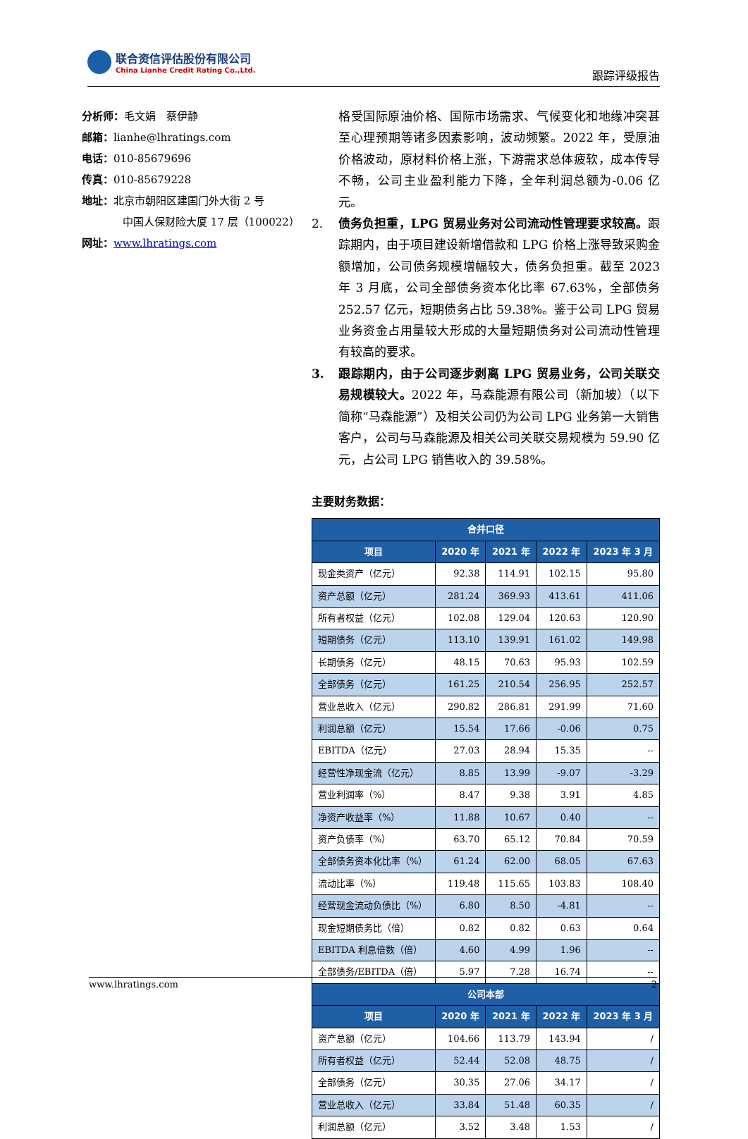联合资信评估股份有限公司
China Lianhe Credit Rating Co.,Ltd.
跟踪评级报告
分析师：毛文娟　蔡伊静
邮箱：lianhe@lhratings.com
电话：010-85679696
传真：010-85679228
地址：北京市朝阳区建国门外大街 2 号
中国人保财险大厦 17 层（100022）
网址：www.lhratings.com
格受国际原油价格、国际市场需求、气候变化和地缘冲突甚至心理预期等诸多因素影响，波动频繁。2022 年，受原油价格波动，原材料价格上涨，下游需求总体疲软，成本传导不畅，公司主业盈利能力下降，全年利润总额为-0.06 亿元。
2. 债务负担重，LPG 贸易业务对公司流动性管理要求较高。跟踪期内，由于项目建设新增借款和 LPG 价格上涨导致采购金额增加，公司债务规模增幅较大，债务负担重。截至 2023 年 3 月底，公司全部债务资本化比率 67.63%，全部债务 252.57 亿元，短期债务占比 59.38%。鉴于公司 LPG 贸易业务资金占用量较大形成的大量短期债务对公司流动性管理有较高的要求。
3. 跟踪期内，由于公司逐步剥离 LPG 贸易业务，公司关联交易规模较大。2022 年，马森能源有限公司（新加坡）（以下简称“马森能源”）及相关公司仍为公司 LPG 业务第一大销售客户，公司与马森能源及相关公司关联交易规模为 59.90 亿元，占公司 LPG 销售收入的 39.58%。
主要财务数据：
| 合并口径 | | | | |
| --- | --- | --- | --- | --- |
| 项目 | 2020 年 | 2021 年 | 2022 年 | 2023 年 3 月 |
| 现金类资产（亿元） | 92.38 | 114.91 | 102.15 | 95.80 |
| 资产总额（亿元） | 281.24 | 369.93 | 413.61 | 411.06 |
| 所有者权益（亿元） | 102.08 | 129.04 | 120.63 | 120.90 |
| 短期债务（亿元） | 113.10 | 139.91 | 161.02 | 149.98 |
| 长期债务（亿元） | 48.15 | 70.63 | 95.93 | 102.59 |
| 全部债务（亿元） | 161.25 | 210.54 | 256.95 | 252.57 |
| 营业总收入（亿元） | 290.82 | 286.81 | 291.99 | 71.60 |
| 利润总额（亿元） | 15.54 | 17.66 | -0.06 | 0.75 |
| EBITDA（亿元） | 27.03 | 28.94 | 15.35 | -- |
| 经营性净现金流（亿元） | 8.85 | 13.99 | -9.07 | -3.29 |
| 营业利润率（%） | 8.47 | 9.38 | 3.91 | 4.85 |
| 净资产收益率（%） | 11.88 | 10.67 | 0.40 | -- |
| 资产负债率（%） | 63.70 | 65.12 | 70.84 | 70.59 |
| 全部债务资本化比率（%） | 61.24 | 62.00 | 68.05 | 67.63 |
| 流动比率（%） | 119.48 | 115.65 | 103.83 | 108.40 |
| 经营现金流动负债比（%） | 6.80 | 8.50 | -4.81 | -- |
| 现金短期债务比（倍） | 0.82 | 0.82 | 0.63 | 0.64 |
| EBITDA 利息倍数（倍） | 4.60 | 4.99 | 1.96 | -- |
| 全部债务/EBITDA（倍） | 5.97 | 7.28 | 16.74 | -- |
| 公司本部 | | | | |
| 项目 | 2020 年 | 2021 年 | 2022 年 | 2023 年 3 月 |
| 资产总额（亿元） | 104.66 | 113.79 | 143.94 | / |
| 所有者权益（亿元） | 52.44 | 52.08 | 48.75 | / |
| 全部债务（亿元） | 30.35 | 27.06 | 34.17 | / |
| 营业总收入（亿元） | 33.84 | 51.48 | 60.35 | / |
| 利润总额（亿元） | 3.52 | 3.48 | 1.53 | / |
www.lhratings.com 2